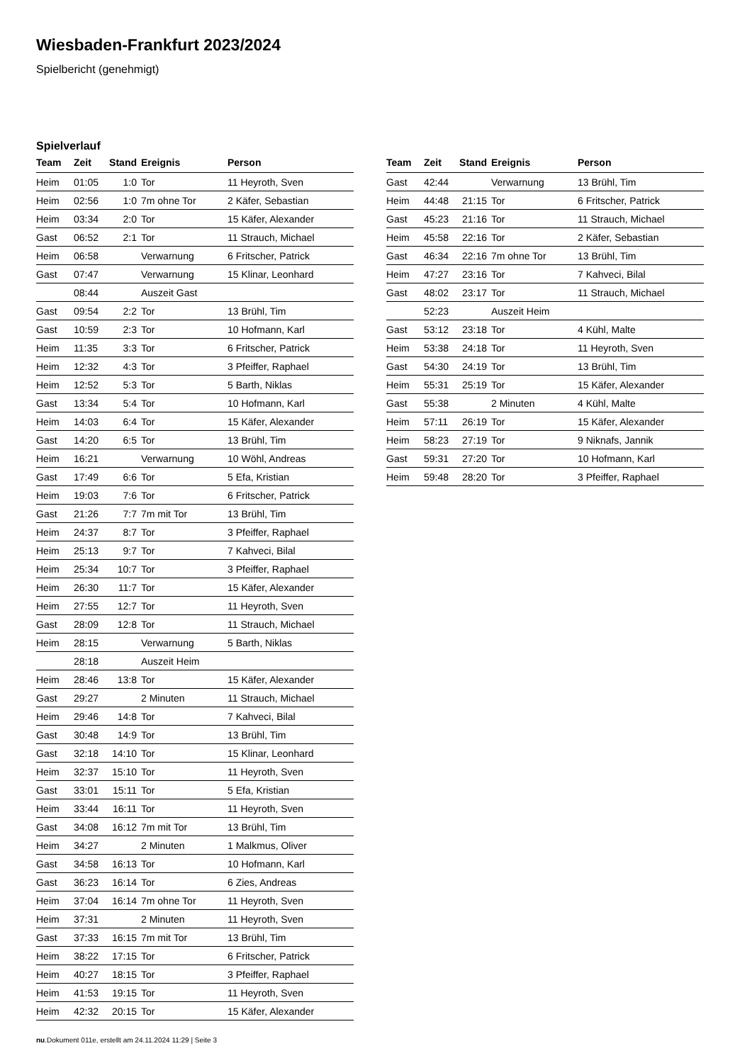Wiesbaden-Frankfurt 2023/2024
Spielbericht (genehmigt)
Spielverlauf
| Team | Zeit | Stand | Ereignis | Person |
| --- | --- | --- | --- | --- |
| Heim | 01:05 | 1:0 | Tor | 11 Heyroth, Sven |
| Heim | 02:56 | 1:0 | 7m ohne Tor | 2 Käfer, Sebastian |
| Heim | 03:34 | 2:0 | Tor | 15 Käfer, Alexander |
| Gast | 06:52 | 2:1 | Tor | 11 Strauch, Michael |
| Heim | 06:58 | | Verwarnung | 6 Fritscher, Patrick |
| Gast | 07:47 | | Verwarnung | 15 Klinar, Leonhard |
| | 08:44 | | Auszeit Gast | |
| Gast | 09:54 | 2:2 | Tor | 13 Brühl, Tim |
| Gast | 10:59 | 2:3 | Tor | 10 Hofmann, Karl |
| Heim | 11:35 | 3:3 | Tor | 6 Fritscher, Patrick |
| Heim | 12:32 | 4:3 | Tor | 3 Pfeiffer, Raphael |
| Heim | 12:52 | 5:3 | Tor | 5 Barth, Niklas |
| Gast | 13:34 | 5:4 | Tor | 10 Hofmann, Karl |
| Heim | 14:03 | 6:4 | Tor | 15 Käfer, Alexander |
| Gast | 14:20 | 6:5 | Tor | 13 Brühl, Tim |
| Heim | 16:21 | | Verwarnung | 10 Wöhl, Andreas |
| Gast | 17:49 | 6:6 | Tor | 5 Efa, Kristian |
| Heim | 19:03 | 7:6 | Tor | 6 Fritscher, Patrick |
| Gast | 21:26 | 7:7 | 7m mit Tor | 13 Brühl, Tim |
| Heim | 24:37 | 8:7 | Tor | 3 Pfeiffer, Raphael |
| Heim | 25:13 | 9:7 | Tor | 7 Kahveci, Bilal |
| Heim | 25:34 | 10:7 | Tor | 3 Pfeiffer, Raphael |
| Heim | 26:30 | 11:7 | Tor | 15 Käfer, Alexander |
| Heim | 27:55 | 12:7 | Tor | 11 Heyroth, Sven |
| Gast | 28:09 | 12:8 | Tor | 11 Strauch, Michael |
| Heim | 28:15 | | Verwarnung | 5 Barth, Niklas |
| | 28:18 | | Auszeit Heim | |
| Heim | 28:46 | 13:8 | Tor | 15 Käfer, Alexander |
| Gast | 29:27 | | 2 Minuten | 11 Strauch, Michael |
| Heim | 29:46 | 14:8 | Tor | 7 Kahveci, Bilal |
| Gast | 30:48 | 14:9 | Tor | 13 Brühl, Tim |
| Gast | 32:18 | 14:10 | Tor | 15 Klinar, Leonhard |
| Heim | 32:37 | 15:10 | Tor | 11 Heyroth, Sven |
| Gast | 33:01 | 15:11 | Tor | 5 Efa, Kristian |
| Heim | 33:44 | 16:11 | Tor | 11 Heyroth, Sven |
| Gast | 34:08 | 16:12 | 7m mit Tor | 13 Brühl, Tim |
| Heim | 34:27 | | 2 Minuten | 1 Malkmus, Oliver |
| Gast | 34:58 | 16:13 | Tor | 10 Hofmann, Karl |
| Gast | 36:23 | 16:14 | Tor | 6 Zies, Andreas |
| Heim | 37:04 | 16:14 | 7m ohne Tor | 11 Heyroth, Sven |
| Heim | 37:31 | | 2 Minuten | 11 Heyroth, Sven |
| Gast | 37:33 | 16:15 | 7m mit Tor | 13 Brühl, Tim |
| Heim | 38:22 | 17:15 | Tor | 6 Fritscher, Patrick |
| Heim | 40:27 | 18:15 | Tor | 3 Pfeiffer, Raphael |
| Heim | 41:53 | 19:15 | Tor | 11 Heyroth, Sven |
| Heim | 42:32 | 20:15 | Tor | 15 Käfer, Alexander |
| Team | Zeit | Stand | Ereignis | Person |
| --- | --- | --- | --- | --- |
| Gast | 42:44 | | Verwarnung | 13 Brühl, Tim |
| Heim | 44:48 | 21:15 | Tor | 6 Fritscher, Patrick |
| Gast | 45:23 | 21:16 | Tor | 11 Strauch, Michael |
| Heim | 45:58 | 22:16 | Tor | 2 Käfer, Sebastian |
| Gast | 46:34 | 22:16 | 7m ohne Tor | 13 Brühl, Tim |
| Heim | 47:27 | 23:16 | Tor | 7 Kahveci, Bilal |
| Gast | 48:02 | 23:17 | Tor | 11 Strauch, Michael |
| | 52:23 | | Auszeit Heim | |
| Gast | 53:12 | 23:18 | Tor | 4 Kühl, Malte |
| Heim | 53:38 | 24:18 | Tor | 11 Heyroth, Sven |
| Gast | 54:30 | 24:19 | Tor | 13 Brühl, Tim |
| Heim | 55:31 | 25:19 | Tor | 15 Käfer, Alexander |
| Gast | 55:38 | | 2 Minuten | 4 Kühl, Malte |
| Heim | 57:11 | 26:19 | Tor | 15 Käfer, Alexander |
| Heim | 58:23 | 27:19 | Tor | 9 Niknafs, Jannik |
| Gast | 59:31 | 27:20 | Tor | 10 Hofmann, Karl |
| Heim | 59:48 | 28:20 | Tor | 3 Pfeiffer, Raphael |
nu.Dokument 011e, erstellt am 24.11.2024 11:29 | Seite 3